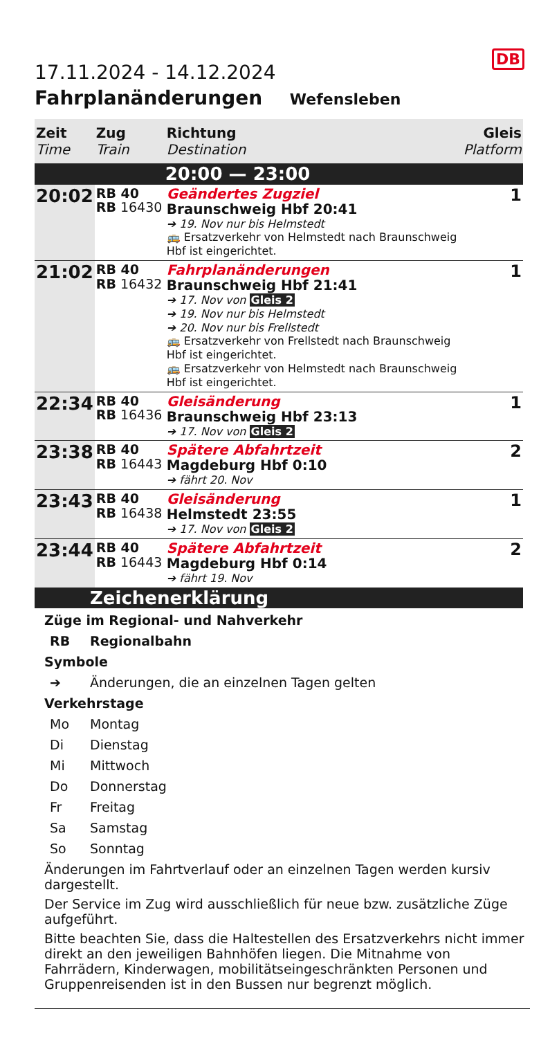DB
17.11.2024 - 14.12.2024
Fahrplanänderungen Wefensleben
| Zeit Time | Zug Train | Richtung Destination | Gleis Platform |
| --- | --- | --- | --- |
| | | 20:00 — 23:00 | |
| 20:02 | RB 40 RB 16430 | Geändertes Zugziel Braunschweig Hbf 20:41 ➔ 19. Nov nur bis Helmstedt 🚌 Ersatzverkehr von Helmstedt nach Braunschweig Hbf ist eingerichtet. | 1 |
| 21:02 | RB 40 RB 16432 | Fahrplanänderungen Braunschweig Hbf 21:41 ➔ 17. Nov von Gleis 2 ➔ 19. Nov nur bis Helmstedt ➔ 20. Nov nur bis Frellstedt 🚌 Ersatzverkehr von Frellstedt nach Braunschweig Hbf ist eingerichtet. 🚌 Ersatzverkehr von Helmstedt nach Braunschweig Hbf ist eingerichtet. | 1 |
| 22:34 | RB 40 RB 16436 | Gleisänderung Braunschweig Hbf 23:13 ➔ 17. Nov von Gleis 2 | 1 |
| 23:38 | RB 40 RB 16443 | Spätere Abfahrtzeit Magdeburg Hbf 0:10 ➔ fährt 20. Nov | 2 |
| 23:43 | RB 40 RB 16438 | Gleisänderung Helmstedt 23:55 ➔ 17. Nov von Gleis 2 | 1 |
| 23:44 | RB 40 RB 16443 | Spätere Abfahrtzeit Magdeburg Hbf 0:14 ➔ fährt 19. Nov | 2 |
Zeichenerklärung
Züge im Regional- und Nahverkehr
RB Regionalbahn
Symbole
➔ Änderungen, die an einzelnen Tagen gelten
Verkehrstage
Mo Montag
Di Dienstag
Mi Mittwoch
Do Donnerstag
Fr Freitag
Sa Samstag
So Sonntag
Änderungen im Fahrtverlauf oder an einzelnen Tagen werden kursiv dargestellt.
Der Service im Zug wird ausschließlich für neue bzw. zusätzliche Züge aufgeführt.
Bitte beachten Sie, dass die Haltestellen des Ersatzverkehrs nicht immer direkt an den jeweiligen Bahnhöfen liegen. Die Mitnahme von Fahrrädern, Kinderwagen, mobilitätseingeschränkten Personen und Gruppenreisenden ist in den Bussen nur begrenzt möglich.